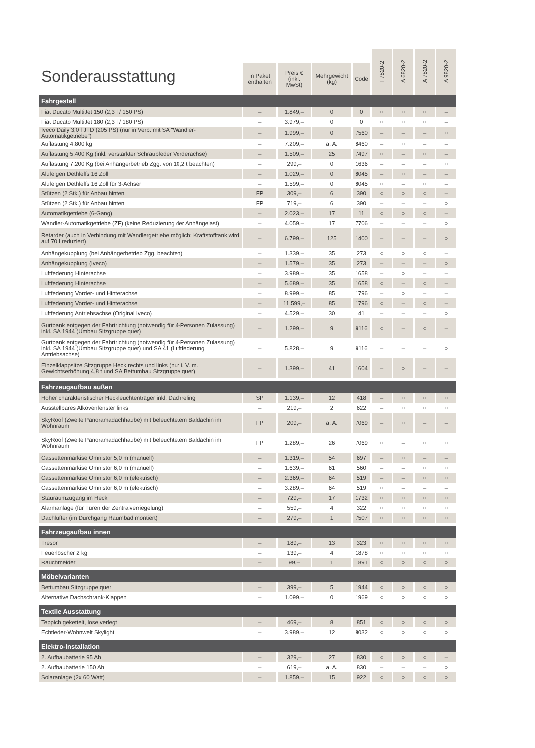| Sonderausstattung | | | | | I 7820-2 | A 6820-2 | A 7820-2 | A 9820-2 |
| --- | --- | --- | --- | --- | --- | --- | --- | --- |
| | in Paket enthalten | Preis € (inkl. MwSt) | Mehrgewicht (kg) | Code | | | | |
| Fahrgestell | | | | | | | | |
| Fiat Ducato MultiJet 150 (2,3 l / 150 PS) | – | 1.849,– | 0 | 0 | ○ | ○ | ○ | – |
| Fiat Ducato MultiJet 180 (2,3 l / 180 PS) | – | 3.979,– | 0 | 0 | ○ | ○ | ○ | – |
| Iveco Daily 3,0 l JTD (205 PS) (nur in Verb. mit SA "Wandler-Automatikgetriebe") | – | 1.999,– | 0 | 7560 | – | – | – | ○ |
| Auflastung 4.800 kg | – | 7.209,– | a. A. | 8460 | – | ○ | – | – |
| Auflastung 5.400 Kg (inkl. verstärkter Schraubfeder Vorderachse) | – | 1.509,– | 25 | 7497 | ○ | – | ○ | – |
| Auflastung 7.200 Kg (bei Anhängerbetrieb Zgg. von 10,2 t beachten) | – | 299,– | 0 | 1636 | – | – | – | ○ |
| Alufelgen Dethleffs 16 Zoll | – | 1.029,– | 0 | 8045 | – | ○ | – | – |
| Alufelgen Dethleffs 16 Zoll für 3-Achser | – | 1.599,– | 0 | 8045 | ○ | – | ○ | – |
| Stützen (2 Stk.) für Anbau hinten | FP | 309,– | 6 | 390 | ○ | ○ | ○ | – |
| Stützen (2 Stk.) für Anbau hinten | FP | 719,– | 6 | 390 | – | – | – | ○ |
| Automatikgetriebe (6-Gang) | – | 2.023,– | 17 | 11 | ○ | ○ | ○ | – |
| Wandler-Automatikgetriebe (ZF) (keine Reduzierung der Anhängelast) | – | 4.059,– | 17 | 7706 | – | – | – | ○ |
| Retarder (auch in Verbindung mit Wandlergetriebe möglich; Kraftstofftank wird auf 70 l reduziert) | – | 6.799,– | 125 | 1400 | – | – | – | ○ |
| Anhängekupplung (bei Anhängerbetrieb Zgg. beachten) | – | 1.339,– | 35 | 273 | ○ | ○ | ○ | – |
| Anhängekupplung (Iveco) | – | 1.579,– | 35 | 273 | – | – | – | ○ |
| Luftfederung Hinterachse | – | 3.989,– | 35 | 1658 | – | ○ | – | – |
| Luftfederung Hinterachse | – | 5.689,– | 35 | 1658 | ○ | – | ○ | – |
| Luftfederung Vorder- und Hinterachse | – | 8.999,– | 85 | 1796 | – | ○ | – | – |
| Luftfederung Vorder- und Hinterachse | – | 11.599,– | 85 | 1796 | ○ | – | ○ | – |
| Luftfederung Antriebsachse (Original Iveco) | – | 4.529,– | 30 | 41 | – | – | – | ○ |
| Gurtbank entgegen der Fahrtrichtung (notwendig für 4-Personen Zulassung) inkl. SA 1944 (Umbau Sitzgruppe quer) | – | 1.299,– | 9 | 9116 | ○ | – | ○ | – |
| Gurtbank entgegen der Fahrtrichtung (notwendig für 4-Personen Zulassung) inkl. SA 1944 (Umbau Sitzgruppe quer) und SA 41 (Luftfederung Antriebsachse) | – | 5.828,– | 9 | 9116 | – | – | – | ○ |
| Einzelklappsitze Sitzgruppe Heck rechts und links (nur i. V. m. Gewichtserhöhung 4,8 t und SA Bettumbau Sitzgruppe quer) | – | 1.399,– | 41 | 1604 | – | ○ | – | – |
| Fahrzeugaufbau außen | | | | | | | | |
| Hoher charakteristischer Heckleuchtenträger inkl. Dachreling | SP | 1.139,– | 12 | 418 | – | ○ | ○ | ○ |
| Ausstellbares Alkovenfenster links | – | 219,– | 2 | 622 | – | ○ | ○ | ○ |
| SkyRoof (Zweite Panoramadachhaube) mit beleuchtetem Baldachin im Wohnraum | FP | 209,– | a. A. | 7069 | – | ○ | – | – |
| SkyRoof (Zweite Panoramadachhaube) mit beleuchtetem Baldachin im Wohnraum | FP | 1.289,– | 26 | 7069 | ○ | – | ○ | ○ |
| Cassettenmarkise Omnistor 5,0 m (manuell) | – | 1.319,– | 54 | 697 | – | ○ | – | – |
| Cassettenmarkise Omnistor 6,0 m (manuell) | – | 1.639,– | 61 | 560 | – | – | ○ | ○ |
| Cassettenmarkise Omnistor 6,0 m (elektrisch) | – | 2.369,– | 64 | 519 | – | – | ○ | ○ |
| Cassettenmarkise Omnistor 6,0 m (elektrisch) | – | 3.289,– | 64 | 519 | ○ | – | – | – |
| Stauraumzugang im Heck | – | 729,– | 17 | 1732 | ○ | ○ | ○ | ○ |
| Alarmanlage (für Türen der Zentralverriegelung) | – | 559,– | 4 | 322 | ○ | ○ | ○ | ○ |
| Dachlüfter (im Durchgang Raumbad montiert) | – | 279,– | 1 | 7507 | ○ | ○ | ○ | ○ |
| Fahrzeugaufbau innen | | | | | | | | |
| Tresor | – | 189,– | 13 | 323 | ○ | ○ | ○ | ○ |
| Feuerlöscher 2 kg | – | 139,– | 4 | 1878 | ○ | ○ | ○ | ○ |
| Rauchmelder | – | 99,– | 1 | 1891 | ○ | ○ | ○ | ○ |
| Möbelvarianten | | | | | | | | |
| Bettumbau Sitzgruppe quer | – | 399,– | 5 | 1944 | ○ | ○ | ○ | ○ |
| Alternative Dachschrank-Klappen | – | 1.099,– | 0 | 1969 | ○ | ○ | ○ | ○ |
| Textile Ausstattung | | | | | | | | |
| Teppich gekettelt, lose verlegt | – | 469,– | 8 | 851 | ○ | ○ | ○ | ○ |
| Echtleder-Wohnwelt Skylight | – | 3.989,– | 12 | 8032 | ○ | ○ | ○ | ○ |
| Elektro-Installation | | | | | | | | |
| 2. Aufbaubatterie 95 Ah | – | 329,– | 27 | 830 | ○ | ○ | ○ | – |
| 2. Aufbaubatterie 150 Ah | – | 619,– | a. A. | 830 | – | – | – | ○ |
| Solaranlage (2x 60 Watt) | – | 1.859,– | 15 | 922 | ○ | ○ | ○ | ○ |